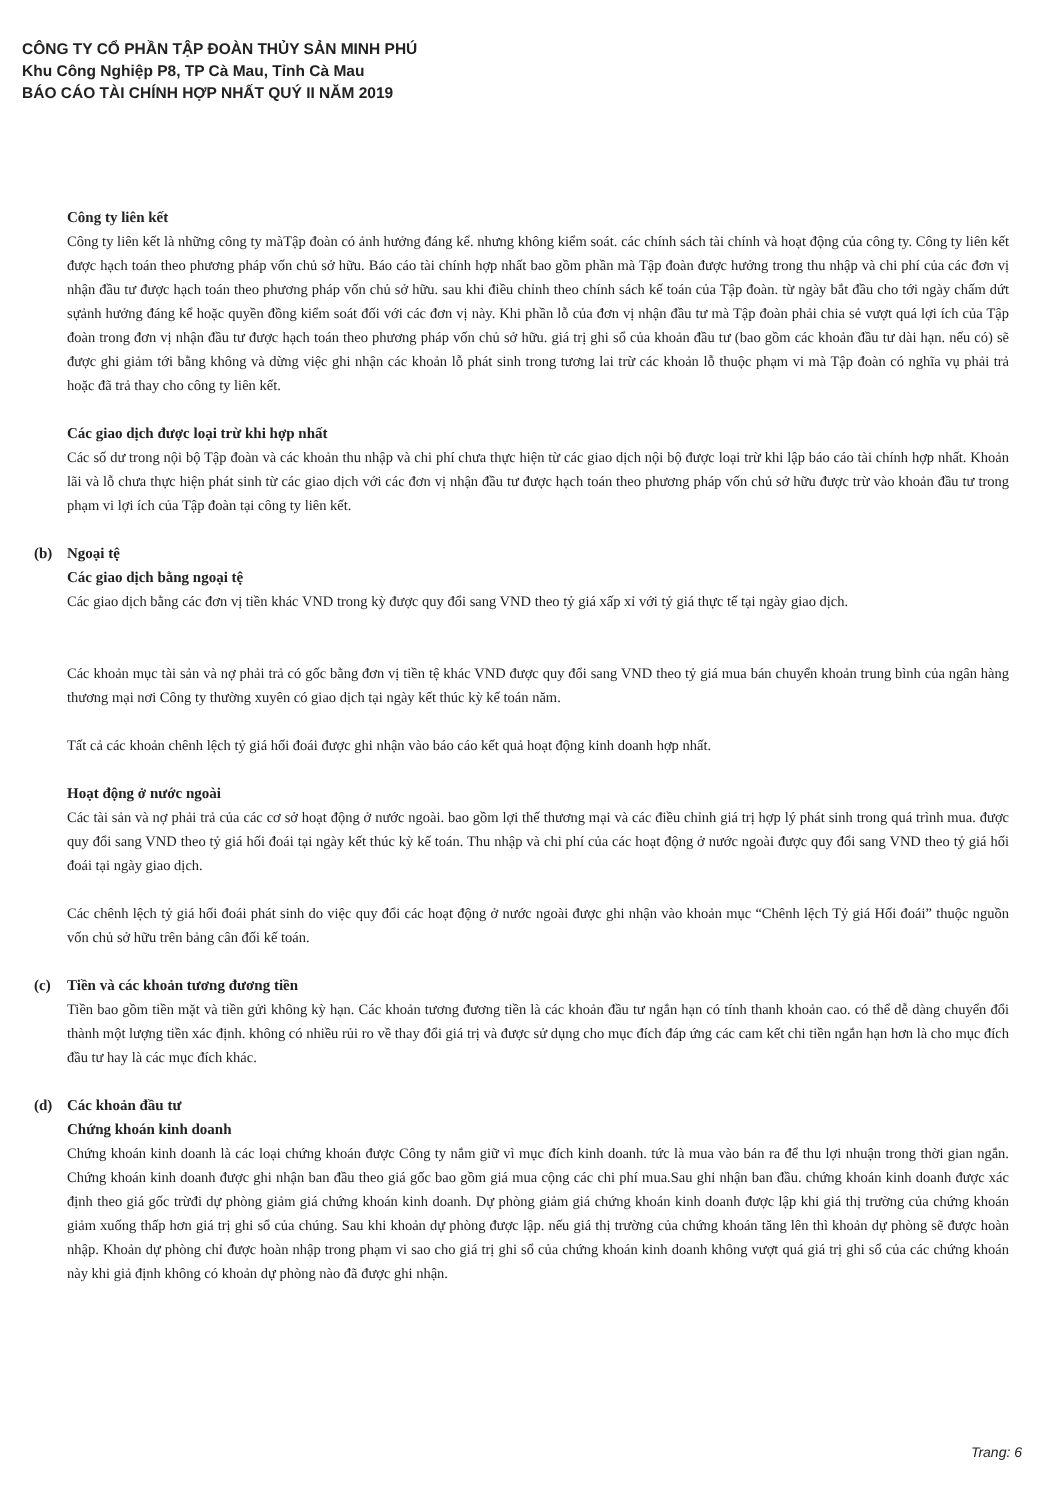CÔNG TY CỔ PHẦN TẬP ĐOÀN THỦY SẢN MINH PHÚ
Khu Công Nghiệp P8, TP Cà Mau, Tỉnh Cà Mau
BÁO CÁO TÀI CHÍNH HỢP NHẤT QUÝ II NĂM 2019
Công ty liên kết
Công ty liên kết là những công ty màTập đoàn có ảnh hưởng đáng kể. nhưng không kiểm soát. các chính sách tài chính và hoạt động của công ty. Công ty liên kết được hạch toán theo phương pháp vốn chủ sở hữu. Báo cáo tài chính hợp nhất bao gồm phần mà Tập đoàn được hưởng trong thu nhập và chi phí của các đơn vị nhận đầu tư được hạch toán theo phương pháp vốn chủ sở hữu. sau khi điều chỉnh theo chính sách kế toán của Tập đoàn. từ ngày bắt đầu cho tới ngày chấm dứt sựảnh hưởng đáng kể hoặc quyền đồng kiểm soát đối với các đơn vị này. Khi phần lỗ của đơn vị nhận đầu tư mà Tập đoàn phải chia sẻ vượt quá lợi ích của Tập đoàn trong đơn vị nhận đầu tư được hạch toán theo phương pháp vốn chủ sở hữu. giá trị ghi sổ của khoản đầu tư (bao gồm các khoản đầu tư dài hạn. nếu có) sẽ được ghi giảm tới bằng không và dừng việc ghi nhận các khoản lỗ phát sinh trong tương lai trừ các khoản lỗ thuộc phạm vi mà Tập đoàn có nghĩa vụ phải trả hoặc đã trả thay cho công ty liên kết.
Các giao dịch được loại trừ khi hợp nhất
Các số dư trong nội bộ Tập đoàn và các khoản thu nhập và chi phí chưa thực hiện từ các giao dịch nội bộ được loại trừ khi lập báo cáo tài chính hợp nhất. Khoản lãi và lỗ chưa thực hiện phát sinh từ các giao dịch với các đơn vị nhận đầu tư được hạch toán theo phương pháp vốn chủ sở hữu được trừ vào khoản đầu tư trong phạm vi lợi ích của Tập đoàn tại công ty liên kết.
(b) Ngoại tệ
Các giao dịch bằng ngoại tệ
Các giao dịch bằng các đơn vị tiền khác VND trong kỳ được quy đổi sang VND theo tỷ giá xấp xỉ với tỷ giá thực tế tại ngày giao dịch.
Các khoản mục tài sản và nợ phải trả có gốc bằng đơn vị tiền tệ khác VND được quy đổi sang VND theo tỷ giá mua bán chuyển khoản trung bình của ngân hàng thương mại nơi Công ty thường xuyên có giao dịch tại ngày kết thúc kỳ kế toán năm.
Tất cả các khoản chênh lệch tỷ giá hối đoái được ghi nhận vào báo cáo kết quả hoạt động kinh doanh hợp nhất.
Hoạt động ở nước ngoài
Các tài sản và nợ phải trả của các cơ sở hoạt động ở nước ngoài. bao gồm lợi thế thương mại và các điều chỉnh giá trị hợp lý phát sinh trong quá trình mua. được quy đổi sang VND theo tỷ giá hối đoái tại ngày kết thúc kỳ kế toán. Thu nhập và chi phí của các hoạt động ở nước ngoài được quy đổi sang VND theo tỷ giá hối đoái tại ngày giao dịch.
Các chênh lệch tỷ giá hối đoái phát sinh do việc quy đổi các hoạt động ở nước ngoài được ghi nhận vào khoản mục “Chênh lệch Tỷ giá Hối đoái” thuộc nguồn vốn chủ sở hữu trên bảng cân đối kế toán.
(c) Tiền và các khoản tương đương tiền
Tiền bao gồm tiền mặt và tiền gửi không kỳ hạn. Các khoản tương đương tiền là các khoản đầu tư ngắn hạn có tính thanh khoản cao. có thể dễ dàng chuyển đổi thành một lượng tiền xác định. không có nhiều rủi ro về thay đổi giá trị và được sử dụng cho mục đích đáp ứng các cam kết chi tiền ngắn hạn hơn là cho mục đích đầu tư hay là các mục đích khác.
(d) Các khoản đầu tư
Chứng khoán kinh doanh
Chứng khoán kinh doanh là các loại chứng khoán được Công ty nắm giữ vì mục đích kinh doanh. tức là mua vào bán ra để thu lợi nhuận trong thời gian ngắn. Chứng khoán kinh doanh được ghi nhận ban đầu theo giá gốc bao gồm giá mua cộng các chi phí mua.Sau ghi nhận ban đầu. chứng khoán kinh doanh được xác định theo giá gốc trừđi dự phòng giảm giá chứng khoán kinh doanh. Dự phòng giảm giá chứng khoán kinh doanh được lập khi giá thị trường của chứng khoán giảm xuống thấp hơn giá trị ghi sổ của chúng. Sau khi khoản dự phòng được lập. nếu giá thị trường của chứng khoán tăng lên thì khoản dự phòng sẽ được hoàn nhập. Khoản dự phòng chỉ được hoàn nhập trong phạm vi sao cho giá trị ghi sổ của chứng khoán kinh doanh không vượt quá giá trị ghi sổ của các chứng khoán này khi giả định không có khoản dự phòng nào đã được ghi nhận.
Trang: 6